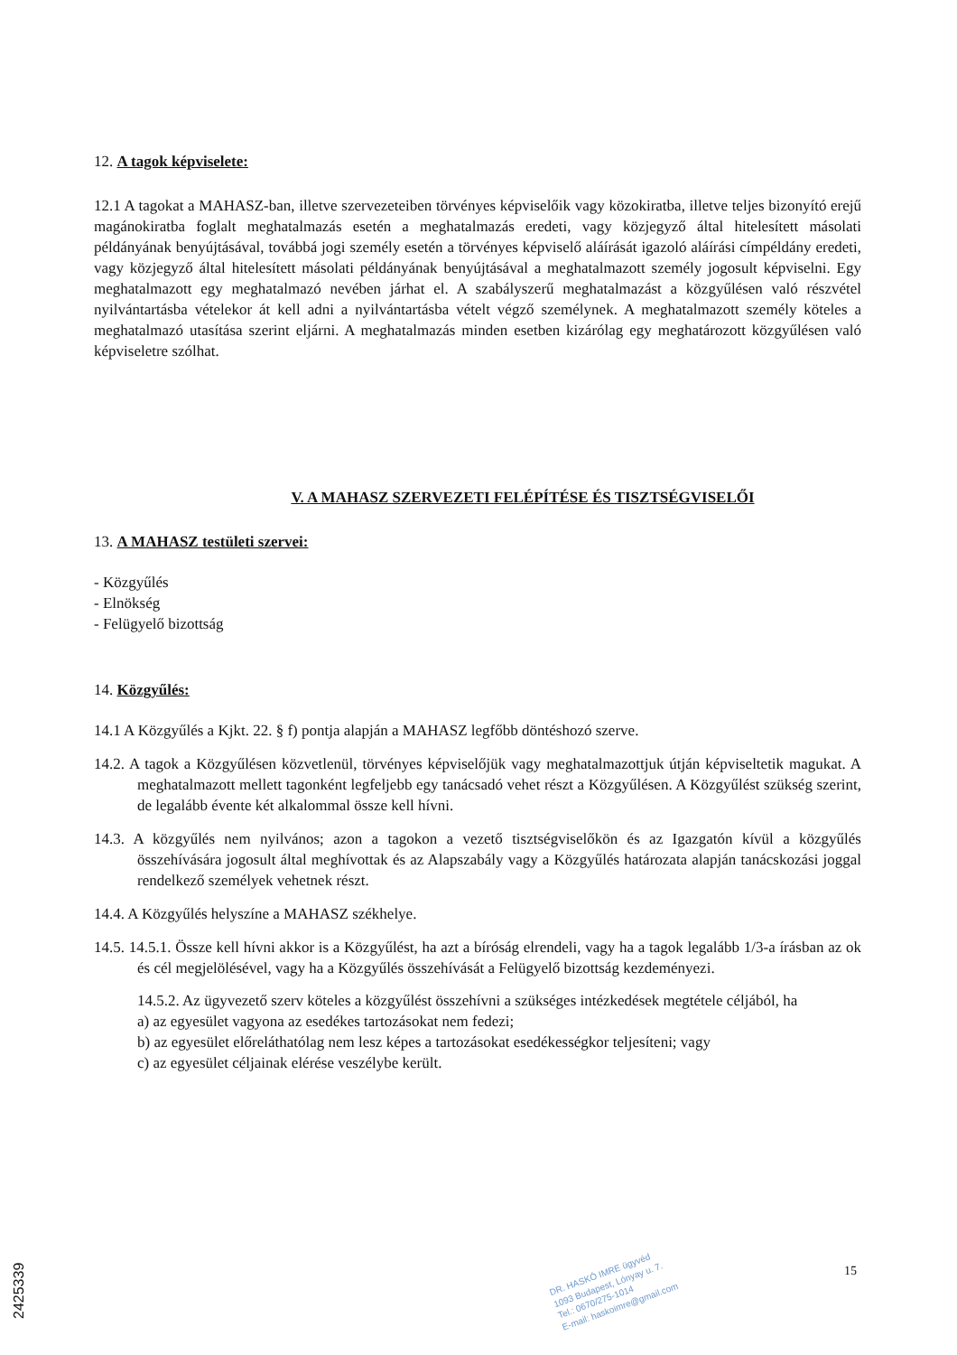12. A tagok képviselete:
12.1 A tagokat a MAHASZ-ban, illetve szervezeteiben törvényes képviselőik vagy közokiratba, illetve teljes bizonyító erejű magánokiratba foglalt meghatalmazás esetén a meghatalmazás eredeti, vagy közjegyző által hitelesített másolati példányának benyújtásával, továbbá jogi személy esetén a törvényes képviselő aláírását igazoló aláírási címpéldány eredeti, vagy közjegyző által hitelesített másolati példányának benyújtásával a meghatalmazott személy jogosult képviselni. Egy meghatalmazott egy meghatalmazó nevében járhat el. A szabályszerű meghatalmazást a közgyűlésen való részvétel nyilvántartásba vételekor át kell adni a nyilvántartásba vételt végző személynek. A meghatalmazott személy köteles a meghatalmazó utasítása szerint eljárni. A meghatalmazás minden esetben kizárólag egy meghatározott közgyűlésen való képviseletre szólhat.
V. A MAHASZ SZERVEZETI FELÉPÍTÉSE ÉS TISZTSÉGVISELŐI
13. A MAHASZ testületi szervei:
- Közgyűlés
- Elnökség
- Felügyelő bizottság
14. Közgyűlés:
14.1 A Közgyűlés a Kjkt. 22. § f) pontja alapján a MAHASZ legfőbb döntéshozó szerve.
14.2. A tagok a Közgyűlésen közvetlenül, törvényes képviselőjük vagy meghatalmazottjuk útján képviseltetik magukat. A meghatalmazott mellett tagonként legfeljebb egy tanácsadó vehet részt a Közgyűlésen. A Közgyűlést szükség szerint, de legalább évente két alkalommal össze kell hívni.
14.3. A közgyűlés nem nyilvános; azon a tagokon a vezető tisztségviselőkön és az Igazgatón kívül a közgyűlés összehívására jogosult által meghívottak és az Alapszabály vagy a Közgyűlés határozata alapján tanácskozási joggal rendelkező személyek vehetnek részt.
14.4. A Közgyűlés helyszíne a MAHASZ székhelye.
14.5. 14.5.1. Össze kell hívni akkor is a Közgyűlést, ha azt a bíróság elrendeli, vagy ha a tagok legalább 1/3-a írásban az ok és cél megjelölésével, vagy ha a Közgyűlés összehívását a Felügyelő bizottság kezdeményezi.
14.5.2. Az ügyvezető szerv köteles a közgyűlést összehívni a szükséges intézkedések megtétele céljából, ha
a) az egyesület vagyona az esedékes tartozásokat nem fedezi;
b) az egyesület előreláthatólag nem lesz képes a tartozásokat esedékességkor teljesíteni; vagy
c) az egyesület céljainak elérése veszélybe került.
DR. HASKÓ IMRE ügyvéd
1093 Budapest, Lónyay u. 7.
Tel.: 0670/275-1014
E-mail: haskoimre@gmail.com
15
2425339